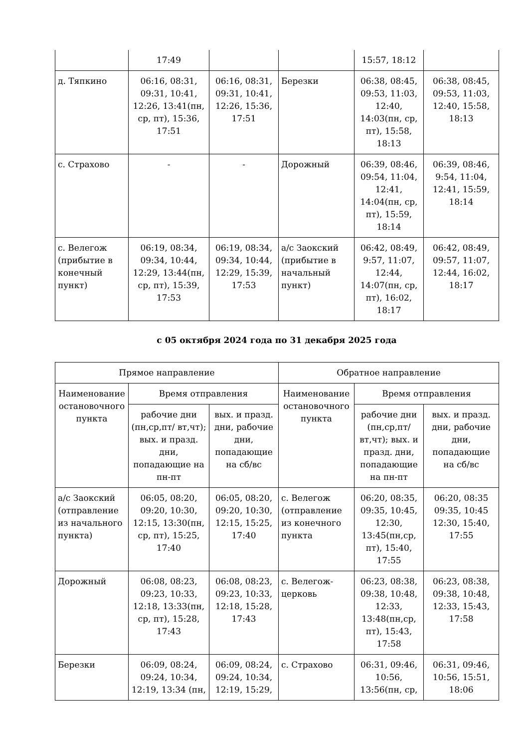| | 17:49 | | | 15:57, 18:12 | |
| д. Тяпкино | 06:16, 08:31, 09:31, 10:41, 12:26, 13:41(пн, ср, пт), 15:36, 17:51 | 06:16, 08:31, 09:31, 10:41, 12:26, 15:36, 17:51 | Березки | 06:38, 08:45, 09:53, 11:03, 12:40, 14:03(пн, ср, пт), 15:58, 18:13 | 06:38, 08:45, 09:53, 11:03, 12:40, 15:58, 18:13 |
| с. Страхово | - | - | Дорожный | 06:39, 08:46, 09:54, 11:04, 12:41, 14:04(пн, ср, пт), 15:59, 18:14 | 06:39, 08:46, 9:54, 11:04, 12:41, 15:59, 18:14 |
| с. Велегож (прибытие в конечный пункт) | 06:19, 08:34, 09:34, 10:44, 12:29, 13:44(пн, ср, пт), 15:39, 17:53 | 06:19, 08:34, 09:34, 10:44, 12:29, 15:39, 17:53 | а/с Заокский (прибытие в начальный пункт) | 06:42, 08:49, 9:57, 11:07, 12:44, 14:07(пн, ср, пт), 16:02, 18:17 | 06:42, 08:49, 09:57, 11:07, 12:44, 16:02, 18:17 |
с 05 октября 2024 года по 31 декабря 2025 года
| Прямое направление | | | Обратное направление | | |
| --- | --- | --- | --- | --- | --- |
| Наименование остановочного пункта | Время отправления | | Наименование остановочного пункта | Время отправления | |
| | рабочие дни (пн,ср,пт/ вт,чт); вых. и празд. дни, попадающие на пн-пт | вых. и празд. дни, рабочие дни, попадающие на сб/вс | | рабочие дни (пн,ср,пт/ вт,чт); вых. и празд. дни, попадающие на пн-пт | вых. и празд. дни, рабочие дни, попадающие на сб/вс |
| а/с Заокский (отправление из начального пункта) | 06:05, 08:20, 09:20, 10:30, 12:15, 13:30(пн, ср, пт), 15:25, 17:40 | 06:05, 08:20, 09:20, 10:30, 12:15, 15:25, 17:40 | с. Велегож (отправление из конечного пункта | 06:20, 08:35, 09:35, 10:45, 12:30, 13:45(пн,ср, пт), 15:40, 17:55 | 06:20, 08:35 09:35, 10:45 12:30, 15:40, 17:55 |
| Дорожный | 06:08, 08:23, 09:23, 10:33, 12:18, 13:33(пн, ср, пт), 15:28, 17:43 | 06:08, 08:23, 09:23, 10:33, 12:18, 15:28, 17:43 | с. Велегож-церковь | 06:23, 08:38, 09:38, 10:48, 12:33, 13:48(пн,ср, пт), 15:43, 17:58 | 06:23, 08:38, 09:38, 10:48, 12:33, 15:43, 17:58 |
| Березки | 06:09, 08:24, 09:24, 10:34, 12:19, 13:34 (пн, | 06:09, 08:24, 09:24, 10:34, 12:19, 15:29, | с. Страхово | 06:31, 09:46, 10:56, 13:56(пн, ср, | 06:31, 09:46, 10:56, 15:51, 18:06 |